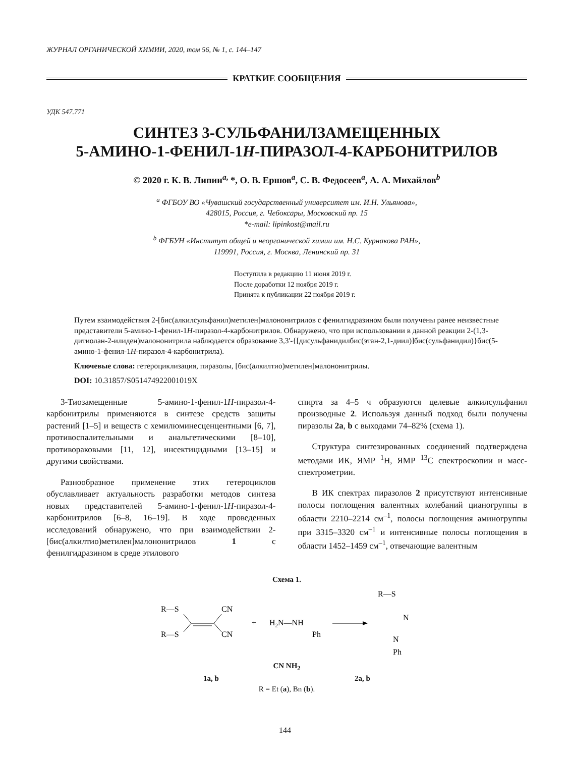ЖУРНАЛ ОРГАНИЧЕСКОЙ ХИМИИ, 2020, том 56, № 1, с. 144–147
КРАТКИЕ СООБЩЕНИЯ
УДК 547.771
СИНТЕЗ 3-СУЛЬФАНИЛЗАМЕЩЕННЫХ
5-АМИНО-1-ФЕНИЛ-1H-ПИРАЗОЛ-4-КАРБОНИТРИЛОВ
© 2020 г. К. В. Липин<sup>a,</sup> *, О. В. Ершов<sup>a</sup>, С. В. Федосеев<sup>a</sup>, А. А. Михайлов<sup>b</sup>
<sup>a</sup> ФГБОУ ВО «Чувашский государственный университет им. И.Н. Ульянова»,
428015, Россия, г. Чебоксары, Московский пр. 15
*e-mail: lipinkost@mail.ru
<sup>b</sup> ФГБУН «Институт общей и неорганической химии им. Н.С. Курнакова РАН»,
119991, Россия, г. Москва, Ленинский пр. 31
Поступила в редакцию 11 июня 2019 г.
После доработки 12 ноября 2019 г.
Принята к публикации 22 ноября 2019 г.
Путем взаимодействия 2-[бис(алкилсульфанил)метилен]малононитрилов с фенилгидразином были получены ранее неизвестные представители 5-амино-1-фенил-1H-пиразол-4-карбонитрилов. Обнаружено, что при использовании в данной реакции 2-(1,3-дитиолан-2-илиден)малононитрила наблюдается образование 3,3'-{[дисульфанидилбис(этан-2,1-диил)]бис(сульфанидил)}бис(5-амино-1-фенил-1H-пиразол-4-карбонитрила).
Ключевые слова: гетероциклизация, пиразолы, [бис(алкилтио)метилен]малононитрилы.
DOI: 10.31857/S051474922001019X
3-Тиозамещенные 5-амино-1-фенил-1H-пиразол-4-карбонитрилы применяются в синтезе средств защиты растений [1–5] и веществ с хемилюминесценцентными [6, 7], противоспалительными и анальгетическими [8–10], противораковыми [11, 12], инсектицидными [13–15] и другими свойствами.
Разнообразное применение этих гетероциклов обуславливает актуальность разработки методов синтеза новых представителей 5-амино-1-фенил-1H-пиразол-4-карбонитрилов [6–8, 16–19]. В ходе проведенных исследований обнаружено, что при взаимодействии 2-[бис(алкилтио)метилен]малононитрилов 1 с фенилгидразином в среде этилового
спирта за 4–5 ч образуются целевые алкилсульфанил производные 2. Используя данный подход были получены пиразолы 2a, b с выходами 74–82% (схема 1).
Структура синтезированных соединений подтверждена методами ИК, ЯМР <sup>1</sup>Н, ЯМР <sup>13</sup>С спектроскопии и масс-спектрометрии.
В ИК спектрах пиразолов 2 присутствуют интенсивные полосы поглощения валентных колебаний цианогруппы в области 2210–2214 см<sup>–1</sup>, полосы поглощения аминогруппы при 3315–3320 см<sup>–1</sup> и интенсивные полосы поглощения в области 1452–1459 см<sup>–1</sup>, отвечающие валентным
Схема 1.
R—S
R—S
CN
CN
+
H2N—NH
Ph
R—S
N
N
Ph
CN NH<sub>2</sub>
1a, b 2a, b
R = Et (a), Bn (b).
144